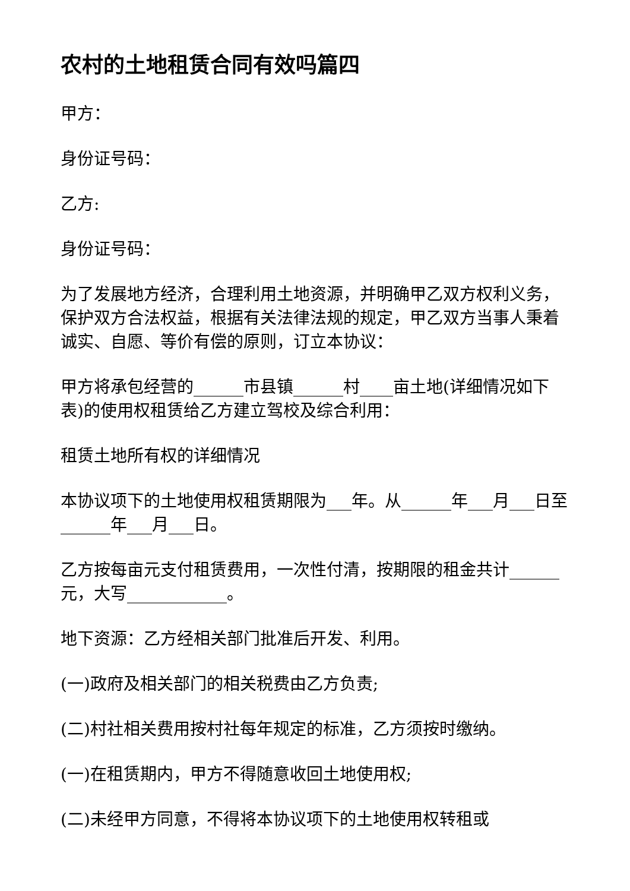农村的土地租赁合同有效吗篇四
甲方：
身份证号码：
乙方:
身份证号码：
为了发展地方经济，合理利用土地资源，并明确甲乙双方权利义务，保护双方合法权益，根据有关法律法规的规定，甲乙双方当事人秉着诚实、自愿、等价有偿的原则，订立本协议：
甲方将承包经营的______市县镇______村____亩土地(详细情况如下表)的使用权租赁给乙方建立驾校及综合利用：
租赁土地所有权的详细情况
本协议项下的土地使用权租赁期限为___年。从______年___月___日至______年___月___日。
乙方按每亩元支付租赁费用，一次性付清，按期限的租金共计______元，大写____________。
地下资源：乙方经相关部门批准后开发、利用。
(一)政府及相关部门的相关税费由乙方负责;
(二)村社相关费用按村社每年规定的标准，乙方须按时缴纳。
(一)在租赁期内，甲方不得随意收回土地使用权;
(二)未经甲方同意，不得将本协议项下的土地使用权转租或